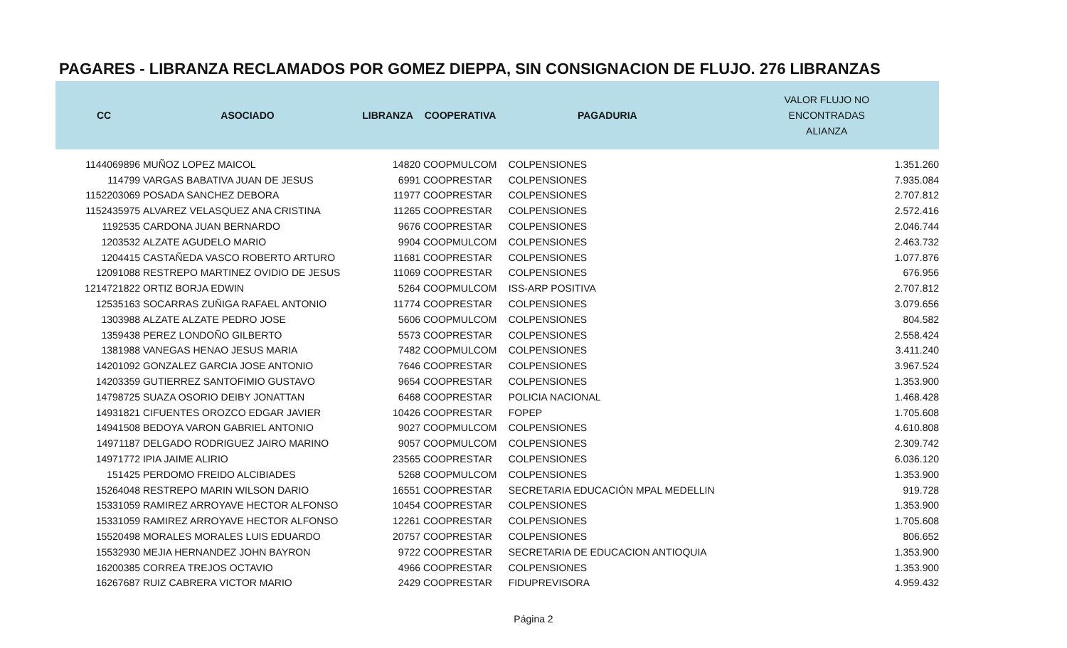PAGARES - LIBRANZA RECLAMADOS POR GOMEZ DIEPPA, SIN CONSIGNACION DE FLUJO. 276 LIBRANZAS
| CC | ASOCIADO | LIBRANZA | COOPERATIVA | PAGADURIA | VALOR FLUJO NO ENCONTRADAS ALIANZA |
| --- | --- | --- | --- | --- | --- |
| 1144069896 | MUÑOZ LOPEZ MAICOL | 14820 | COOPMULCOM | COLPENSIONES | 1.351.260 |
| 114799 | VARGAS BABATIVA JUAN DE JESUS | 6991 | COOPRESTAR | COLPENSIONES | 7.935.084 |
| 1152203069 | POSADA SANCHEZ DEBORA | 11977 | COOPRESTAR | COLPENSIONES | 2.707.812 |
| 1152435975 | ALVAREZ VELASQUEZ ANA CRISTINA | 11265 | COOPRESTAR | COLPENSIONES | 2.572.416 |
| 1192535 | CARDONA JUAN BERNARDO | 9676 | COOPRESTAR | COLPENSIONES | 2.046.744 |
| 1203532 | ALZATE AGUDELO MARIO | 9904 | COOPMULCOM | COLPENSIONES | 2.463.732 |
| 1204415 | CASTAÑEDA VASCO ROBERTO ARTURO | 11681 | COOPRESTAR | COLPENSIONES | 1.077.876 |
| 12091088 | RESTREPO MARTINEZ OVIDIO DE JESUS | 11069 | COOPRESTAR | COLPENSIONES | 676.956 |
| 1214721822 | ORTIZ BORJA EDWIN | 5264 | COOPMULCOM | ISS-ARP POSITIVA | 2.707.812 |
| 12535163 | SOCARRAS ZUÑIGA RAFAEL ANTONIO | 11774 | COOPRESTAR | COLPENSIONES | 3.079.656 |
| 1303988 | ALZATE ALZATE PEDRO JOSE | 5606 | COOPMULCOM | COLPENSIONES | 804.582 |
| 1359438 | PEREZ LONDOÑO GILBERTO | 5573 | COOPRESTAR | COLPENSIONES | 2.558.424 |
| 1381988 | VANEGAS HENAO JESUS MARIA | 7482 | COOPMULCOM | COLPENSIONES | 3.411.240 |
| 14201092 | GONZALEZ GARCIA JOSE ANTONIO | 7646 | COOPRESTAR | COLPENSIONES | 3.967.524 |
| 14203359 | GUTIERREZ SANTOFIMIO GUSTAVO | 9654 | COOPRESTAR | COLPENSIONES | 1.353.900 |
| 14798725 | SUAZA OSORIO DEIBY JONATTAN | 6468 | COOPRESTAR | POLICIA NACIONAL | 1.468.428 |
| 14931821 | CIFUENTES OROZCO EDGAR JAVIER | 10426 | COOPRESTAR | FOPEP | 1.705.608 |
| 14941508 | BEDOYA VARON GABRIEL ANTONIO | 9027 | COOPMULCOM | COLPENSIONES | 4.610.808 |
| 14971187 | DELGADO RODRIGUEZ JAIRO MARINO | 9057 | COOPMULCOM | COLPENSIONES | 2.309.742 |
| 14971772 | IPIA JAIME ALIRIO | 23565 | COOPRESTAR | COLPENSIONES | 6.036.120 |
| 151425 | PERDOMO FREIDO ALCIBIADES | 5268 | COOPMULCOM | COLPENSIONES | 1.353.900 |
| 15264048 | RESTREPO MARIN WILSON DARIO | 16551 | COOPRESTAR | SECRETARIA EDUCACIÓN MPAL MEDELLIN | 919.728 |
| 15331059 | RAMIREZ ARROYAVE HECTOR ALFONSO | 10454 | COOPRESTAR | COLPENSIONES | 1.353.900 |
| 15331059 | RAMIREZ ARROYAVE HECTOR ALFONSO | 12261 | COOPRESTAR | COLPENSIONES | 1.705.608 |
| 15520498 | MORALES MORALES LUIS EDUARDO | 20757 | COOPRESTAR | COLPENSIONES | 806.652 |
| 15532930 | MEJIA HERNANDEZ JOHN BAYRON | 9722 | COOPRESTAR | SECRETARIA DE EDUCACION ANTIOQUIA | 1.353.900 |
| 16200385 | CORREA TREJOS OCTAVIO | 4966 | COOPRESTAR | COLPENSIONES | 1.353.900 |
| 16267687 | RUIZ CABRERA VICTOR MARIO | 2429 | COOPRESTAR | FIDUPREVISORA | 4.959.432 |
Página 2